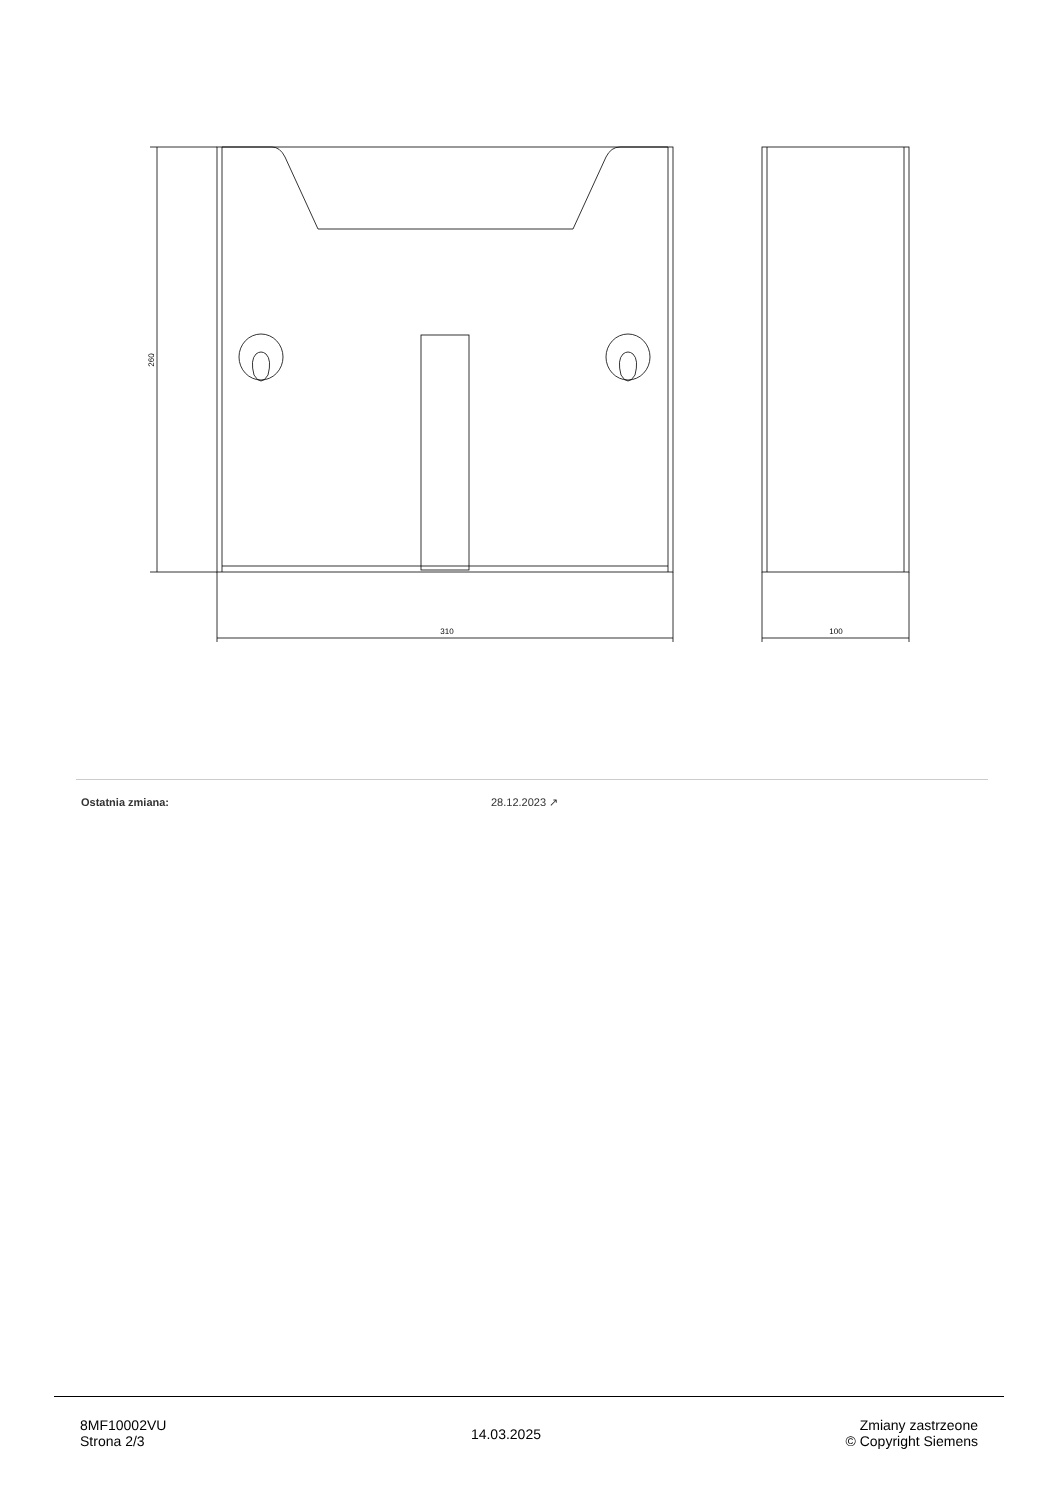310
100
260
| Ostatnia zmiana: | 28.12.2023 ↗ |
8MF10002VU
Strona 2/3
14.03.2025
Zmiany zastrzeone
© Copyright Siemens